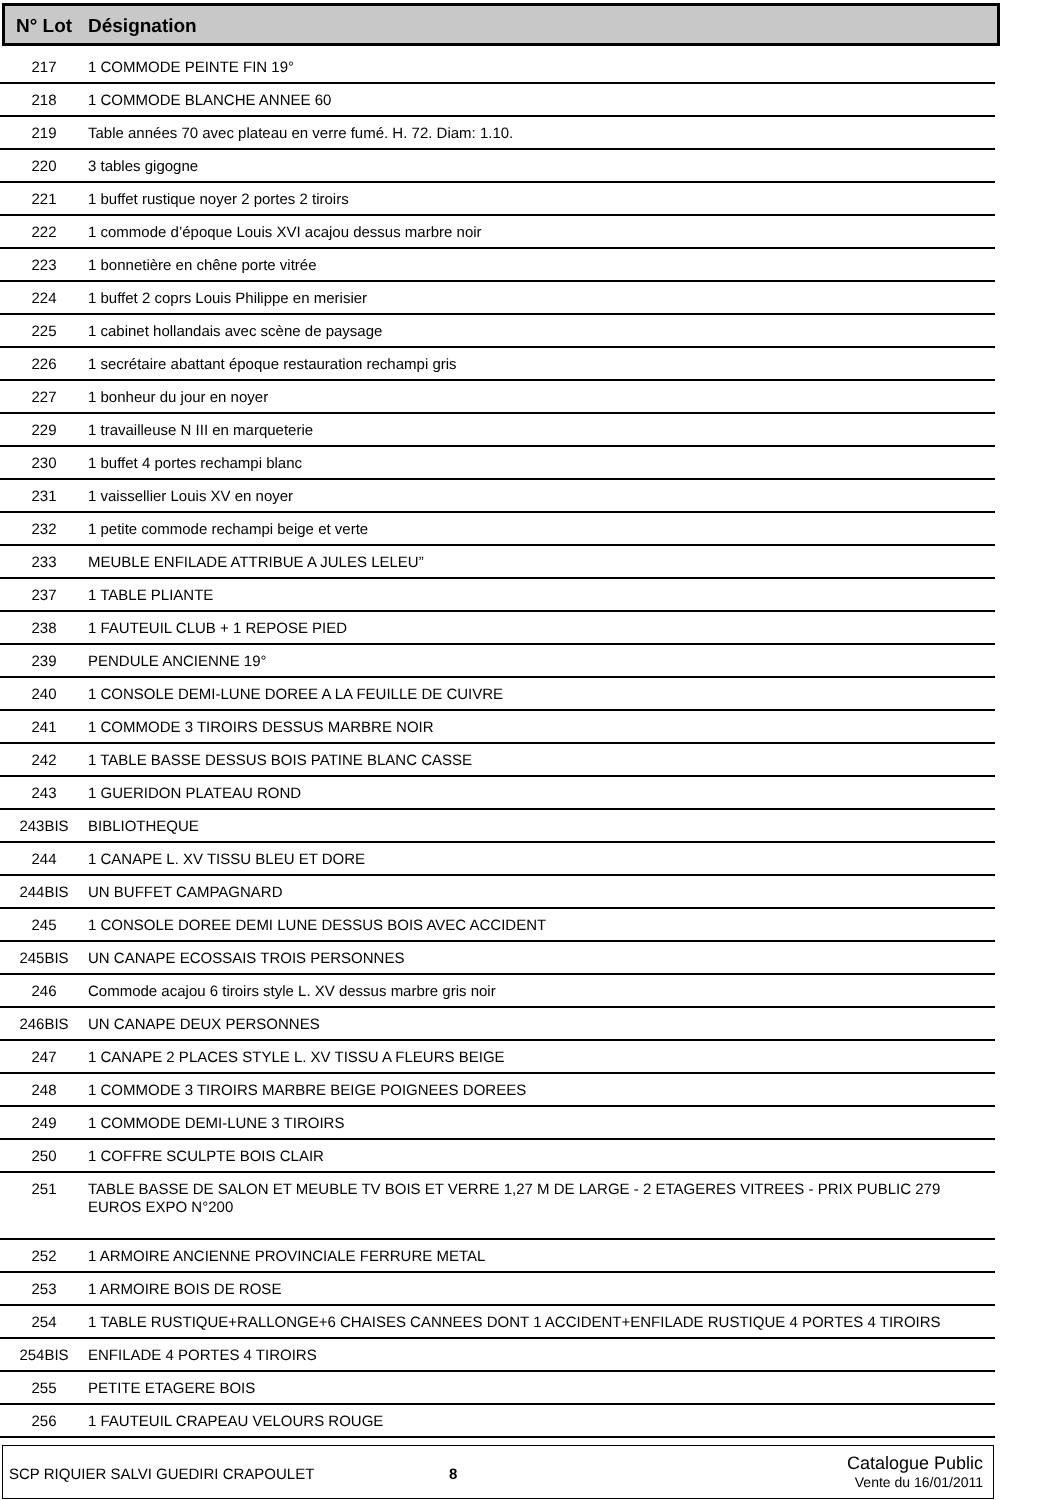| N° Lot | Désignation |
| --- | --- |
| 217 | 1 COMMODE PEINTE FIN 19° |
| 218 | 1 COMMODE BLANCHE ANNEE 60 |
| 219 | Table années 70 avec plateau en verre fumé. H. 72. Diam: 1.10. |
| 220 | 3 tables gigogne |
| 221 | 1 buffet rustique noyer 2 portes 2 tiroirs |
| 222 | 1 commode d’époque Louis XVI acajou dessus marbre noir |
| 223 | 1 bonnetière en chêne porte vitrée |
| 224 | 1 buffet 2 coprs Louis Philippe en merisier |
| 225 | 1 cabinet hollandais avec scène de paysage |
| 226 | 1 secrétaire abattant époque restauration rechampi gris |
| 227 | 1 bonheur du jour en noyer |
| 229 | 1 travailleuse N III en marqueterie |
| 230 | 1 buffet 4 portes rechampi blanc |
| 231 | 1 vaissellier Louis XV en noyer |
| 232 | 1 petite commode rechampi beige et verte |
| 233 | MEUBLE ENFILADE ATTRIBUE A JULES LELEU” |
| 237 | 1 TABLE PLIANTE |
| 238 | 1 FAUTEUIL CLUB + 1 REPOSE PIED |
| 239 | PENDULE ANCIENNE 19° |
| 240 | 1 CONSOLE DEMI-LUNE DOREE A LA FEUILLE DE CUIVRE |
| 241 | 1 COMMODE 3 TIROIRS DESSUS MARBRE NOIR |
| 242 | 1 TABLE BASSE DESSUS BOIS PATINE BLANC CASSE |
| 243 | 1 GUERIDON PLATEAU ROND |
| 243BIS | BIBLIOTHEQUE |
| 244 | 1 CANAPE L. XV TISSU BLEU ET DORE |
| 244BIS | UN BUFFET CAMPAGNARD |
| 245 | 1 CONSOLE DOREE DEMI LUNE DESSUS BOIS AVEC ACCIDENT |
| 245BIS | UN CANAPE ECOSSAIS TROIS PERSONNES |
| 246 | Commode acajou 6 tiroirs style L. XV dessus marbre gris noir |
| 246BIS | UN CANAPE DEUX PERSONNES |
| 247 | 1 CANAPE 2 PLACES STYLE L. XV TISSU A FLEURS BEIGE |
| 248 | 1 COMMODE 3 TIROIRS MARBRE BEIGE POIGNEES DOREES |
| 249 | 1 COMMODE DEMI-LUNE 3 TIROIRS |
| 250 | 1 COFFRE SCULPTE BOIS CLAIR |
| 251 | TABLE BASSE DE SALON ET MEUBLE TV BOIS ET VERRE 1,27 M DE LARGE - 2 ETAGERES VITREES - PRIX PUBLIC 279 EUROS EXPO N°200 |
| 252 | 1 ARMOIRE ANCIENNE PROVINCIALE FERRURE METAL |
| 253 | 1 ARMOIRE BOIS DE ROSE |
| 254 | 1 TABLE RUSTIQUE+RALLONGE+6 CHAISES CANNEES DONT 1 ACCIDENT+ENFILADE RUSTIQUE 4 PORTES 4 TIROIRS |
| 254BIS | ENFILADE 4 PORTES 4 TIROIRS |
| 255 | PETITE ETAGERE BOIS |
| 256 | 1 FAUTEUIL CRAPEAU VELOURS ROUGE |
SCP RIQUIER SALVI GUEDIRI CRAPOULET
8
Catalogue Public
Vente du 16/01/2011